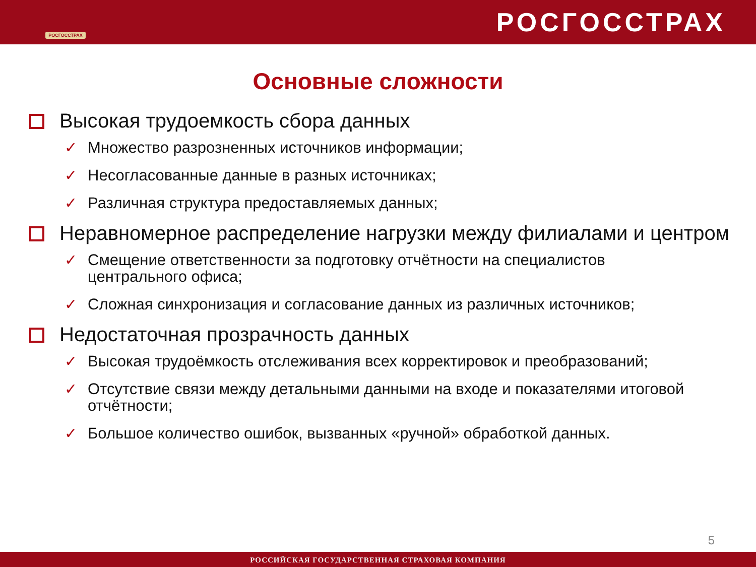РОСГОССТРАХ
РОСГОССТРАХ
Основные сложности
Высокая трудоемкость сбора данных
✓ Множество разрозненных источников информации;
✓ Несогласованные данные в разных источниках;
✓ Различная структура предоставляемых данных;
Неравномерное распределение нагрузки между филиалами и центром
✓ Смещение ответственности за подготовку отчётности на специалистов центрального офиса;
✓ Сложная синхронизация и согласование данных из различных источников;
Недостаточная прозрачность данных
✓ Высокая трудоёмкость отслеживания всех корректировок и преобразований;
✓ Отсутствие связи между детальными данными на входе и показателями итоговой отчётности;
✓ Большое количество ошибок, вызванных «ручной» обработкой данных.
5
РОССИЙСКАЯ ГОСУДАРСТВЕННАЯ СТРАХОВАЯ КОМПАНИЯ